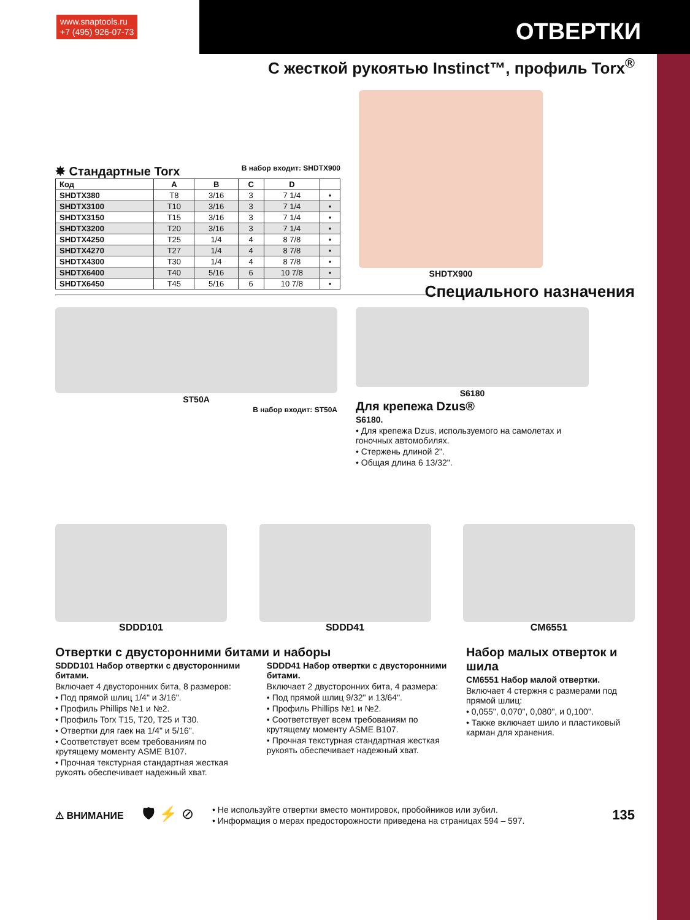www.snaptools.ru
+7 (495) 926-07-73
ОТВЕРТКИ
С жесткой рукоятью Instinct™, профиль Torx<sup>®</sup>
✸ Стандартные Torx В набор входит: SHDTX900
| Код | A | B | C | D | |
| --- | --- | --- | --- | --- | --- |
| SHDTX380 | T8 | 3/16 | 3 | 7 1/4 | • |
| SHDTX3100 | T10 | 3/16 | 3 | 7 1/4 | • |
| SHDTX3150 | T15 | 3/16 | 3 | 7 1/4 | • |
| SHDTX3200 | T20 | 3/16 | 3 | 7 1/4 | • |
| SHDTX4250 | T25 | 1/4 | 4 | 8 7/8 | • |
| SHDTX4270 | T27 | 1/4 | 4 | 8 7/8 | • |
| SHDTX4300 | T30 | 1/4 | 4 | 8 7/8 | • |
| SHDTX6400 | T40 | 5/16 | 6 | 10 7/8 | • |
| SHDTX6450 | T45 | 5/16 | 6 | 10 7/8 | • |
SHDTX900
Специального назначения
ST50A
В набор входит: ST50A
S6180
Для крепежа Dzus®
S6180.
• Для крепежа Dzus, используемого на самолетах и гоночных автомобилях.
• Стержень длиной 2".
• Общая длина 6 13/32".
SDDD101 SDDD41 CM6551
Отвертки с двусторонними битами и наборы
SDDD101 Набор отвертки с двусторонними битами.
Включает 4 двусторонних бита, 8 размеров:
• Под прямой шлиц 1/4" и 3/16".
• Профиль Phillips №1 и №2.
• Профиль Torx T15, T20, T25 и T30.
• Отвертки для гаек на 1/4" и 5/16".
• Соответствует всем требованиям по крутящему моменту ASME B107.
• Прочная текстурная стандартная жесткая рукоять обеспечивает надежный хват.
SDDD41 Набор отвертки с двусторонними битами.
Включает 2 двусторонних бита, 4 размера:
• Под прямой шлиц 9/32" и 13/64".
• Профиль Phillips №1 и №2.
• Соответствует всем требованиям по крутящему моменту ASME B107.
• Прочная текстурная стандартная жесткая рукоять обеспечивает надежный хват.
Набор малых отверток и шила
CM6551 Набор малой отвертки.
Включает 4 стержня с размерами под прямой шлиц:
• 0,055", 0,070", 0,080", и 0,100".
• Также включает шило и пластиковый карман для хранения.
⚠ ВНИМАНИЕ 🛡 ⚡ ⊘
• Не используйте отвертки вместо монтировок, пробойников или зубил.
• Информация о мерах предосторожности приведена на страницах 594 – 597.
135